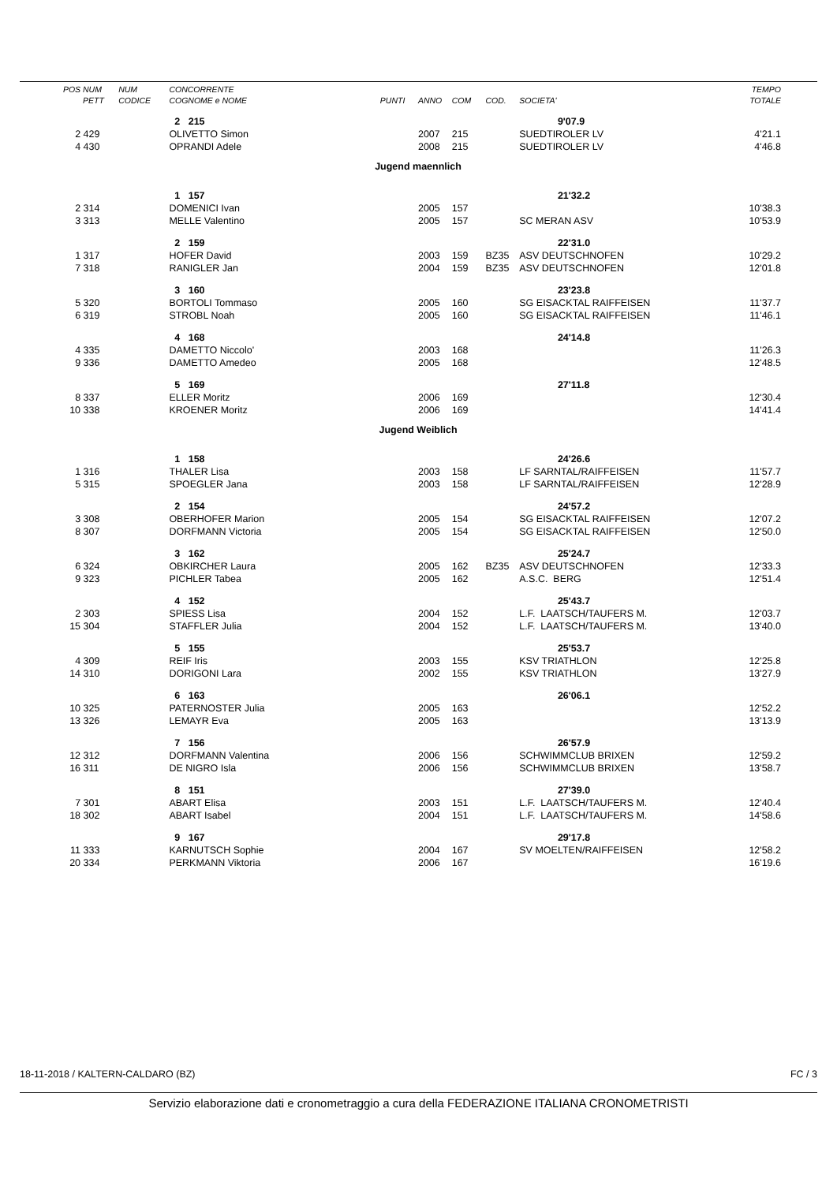| POS | NUM | NUM | CONCORRENTE | | | | | | TEMPO |
| --- | --- | --- | --- | --- | --- | --- | --- | --- | --- |
| | PETT | CODICE | COGNOME e NOME | PUNTI | ANNO | COM | COD. | SOCIETA' | TOTALE |
| | | | 2 215 | | | | | 9'07.9 | |
| 2 | 429 | | OLIVETTO Simon | | 2007 | 215 | | SUEDTIROLER LV | 4'21.1 |
| 4 | 430 | | OPRANDI Adele | | 2008 | 215 | | SUEDTIROLER LV | 4'46.8 |
| Jugend maennlich | | | | | | | | | |
| | | | 1 157 | | | | | 21'32.2 | |
| 2 | 314 | | DOMENICI Ivan | | 2005 | 157 | | | 10'38.3 |
| 3 | 313 | | MELLE Valentino | | 2005 | 157 | | SC MERAN ASV | 10'53.9 |
| | | | 2 159 | | | | | 22'31.0 | |
| 1 | 317 | | HOFER David | | 2003 | 159 | BZ35 | ASV DEUTSCHNOFEN | 10'29.2 |
| 7 | 318 | | RANIGLER Jan | | 2004 | 159 | BZ35 | ASV DEUTSCHNOFEN | 12'01.8 |
| | | | 3 160 | | | | | 23'23.8 | |
| 5 | 320 | | BORTOLI Tommaso | | 2005 | 160 | | SG EISACKTAL RAIFFEISEN | 11'37.7 |
| 6 | 319 | | STROBL Noah | | 2005 | 160 | | SG EISACKTAL RAIFFEISEN | 11'46.1 |
| | | | 4 168 | | | | | 24'14.8 | |
| 4 | 335 | | DAMETTO Niccolo' | | 2003 | 168 | | | 11'26.3 |
| 9 | 336 | | DAMETTO Amedeo | | 2005 | 168 | | | 12'48.5 |
| | | | 5 169 | | | | | 27'11.8 | |
| 8 | 337 | | ELLER Moritz | | 2006 | 169 | | | 12'30.4 |
| 10 | 338 | | KROENER Moritz | | 2006 | 169 | | | 14'41.4 |
| Jugend Weiblich | | | | | | | | | |
| | | | 1 158 | | | | | 24'26.6 | |
| 1 | 316 | | THALER Lisa | | 2003 | 158 | | LF SARNTAL/RAIFFEISEN | 11'57.7 |
| 5 | 315 | | SPOEGLER Jana | | 2003 | 158 | | LF SARNTAL/RAIFFEISEN | 12'28.9 |
| | | | 2 154 | | | | | 24'57.2 | |
| 3 | 308 | | OBERHOFER Marion | | 2005 | 154 | | SG EISACKTAL RAIFFEISEN | 12'07.2 |
| 8 | 307 | | DORFMANN Victoria | | 2005 | 154 | | SG EISACKTAL RAIFFEISEN | 12'50.0 |
| | | | 3 162 | | | | | 25'24.7 | |
| 6 | 324 | | OBKIRCHER Laura | | 2005 | 162 | BZ35 | ASV DEUTSCHNOFEN | 12'33.3 |
| 9 | 323 | | PICHLER Tabea | | 2005 | 162 | | A.S.C. BERG | 12'51.4 |
| | | | 4 152 | | | | | 25'43.7 | |
| 2 | 303 | | SPIESS Lisa | | 2004 | 152 | | L.F. LAATSCH/TAUFERS M. | 12'03.7 |
| 15 | 304 | | STAFFLER Julia | | 2004 | 152 | | L.F. LAATSCH/TAUFERS M. | 13'40.0 |
| | | | 5 155 | | | | | 25'53.7 | |
| 4 | 309 | | REIF Iris | | 2003 | 155 | | KSV TRIATHLON | 12'25.8 |
| 14 | 310 | | DORIGONI Lara | | 2002 | 155 | | KSV TRIATHLON | 13'27.9 |
| | | | 6 163 | | | | | 26'06.1 | |
| 10 | 325 | | PATERNOSTER Julia | | 2005 | 163 | | | 12'52.2 |
| 13 | 326 | | LEMAYR Eva | | 2005 | 163 | | | 13'13.9 |
| | | | 7 156 | | | | | 26'57.9 | |
| 12 | 312 | | DORFMANN Valentina | | 2006 | 156 | | SCHWIMMCLUB BRIXEN | 12'59.2 |
| 16 | 311 | | DE NIGRO Isla | | 2006 | 156 | | SCHWIMMCLUB BRIXEN | 13'58.7 |
| | | | 8 151 | | | | | 27'39.0 | |
| 7 | 301 | | ABART Elisa | | 2003 | 151 | | L.F. LAATSCH/TAUFERS M. | 12'40.4 |
| 18 | 302 | | ABART Isabel | | 2004 | 151 | | L.F. LAATSCH/TAUFERS M. | 14'58.6 |
| | | | 9 167 | | | | | 29'17.8 | |
| 11 | 333 | | KARNUTSCH Sophie | | 2004 | 167 | | SV MOELTEN/RAIFFEISEN | 12'58.2 |
| 20 | 334 | | PERKMANN Viktoria | | 2006 | 167 | | | 16'19.6 |
18-11-2018 / KALTERN-CALDARO (BZ) FC / 3
Servizio elaborazione dati e cronometraggio a cura della FEDERAZIONE ITALIANA CRONOMETRISTI